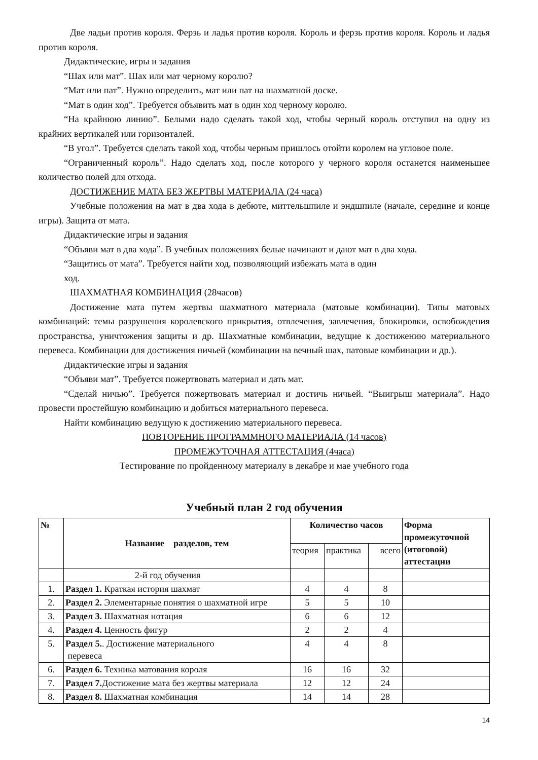Две ладьи против короля. Ферзь и ладья против короля. Король и ферзь против короля. Король и ладья против короля.
Дидактические, игры и задания
“Шах или мат”. Шах или мат черному королю?
“Мат или пат”. Нужно определить, мат или пат на шахматной доске.
“Мат в один ход”. Требуется объявить мат в один ход черному королю.
“На крайнюю линию”. Белыми надо сделать такой ход, чтобы черный король отступил на одну из крайних вертикалей или горизонталей.
“В угол”. Требуется сделать такой ход, чтобы черным пришлось отойти королем на угловое поле.
“Ограниченный король”. Надо сделать ход, после которого у черного короля останется наименьшее количество полей для отхода.
ДОСТИЖЕНИЕ МАТА БЕЗ ЖЕРТВЫ МАТЕРИАЛА (24 часа)
Учебные положения на мат в два хода в дебюте, миттельшпиле и эндшпиле (начале, середине и конце игры). Защита от мата.
Дидактические игры и задания
“Объяви мат в два хода”. В учебных положениях белые начинают и дают мат в два хода.
“Защитись от мата”. Требуется найти ход, позволяющий избежать мата в один
ход.
ШАХМАТНАЯ КОМБИНАЦИЯ (28часов)
Достижение мата путем жертвы шахматного материала (матовые комбинации). Типы матовых комбинаций: темы разрушения королевского прикрытия, отвлечения, завлечения, блокировки, освобождения пространства, уничтожения защиты и др. Шахматные комбинации, ведущие к достижению материального перевеса. Комбинации для достижения ничьей (комбинации на вечный шах, патовые комбинации и др.).
Дидактические игры и задания
“Объяви мат”. Требуется пожертвовать материал и дать мат.
“Сделай ничью”. Требуется пожертвовать материал и достичь ничьей. “Выигрыш материала”. Надо провести простейшую комбинацию и добиться материального перевеса.
Найти комбинацию ведущую к достижению материального перевеса.
ПОВТОРЕНИЕ ПРОГРАММНОГО МАТЕРИАЛА (14 часов)
ПРОМЕЖУТОЧНАЯ АТТЕСТАЦИЯ (4часа)
Тестирование по пройденному материалу в декабре и мае учебного года
Учебный план 2 год обучения
| № | Название разделов, тем | Количество часов | | | Форма промежуточной (итоговой) аттестации |
| --- | --- | --- | --- | --- | --- |
| | | теория | практика | всего | |
| | 2-й год обучения | | | | |
| 1. | Раздел 1. Краткая история шахмат | 4 | 4 | 8 | |
| 2. | Раздел 2. Элементарные понятия о шахматной игре | 5 | 5 | 10 | |
| 3. | Раздел 3. Шахматная нотация | 6 | 6 | 12 | |
| 4. | Раздел 4. Ценность фигур | 2 | 2 | 4 | |
| 5. | Раздел 5. . Достижение материального перевеса | 4 | 4 | 8 | |
| 6. | Раздел 6. Техника матования короля | 16 | 16 | 32 | |
| 7. | Раздел 7. Достижение мата без жертвы материала | 12 | 12 | 24 | |
| 8. | Раздел 8. Шахматная комбинация | 14 | 14 | 28 | |
14